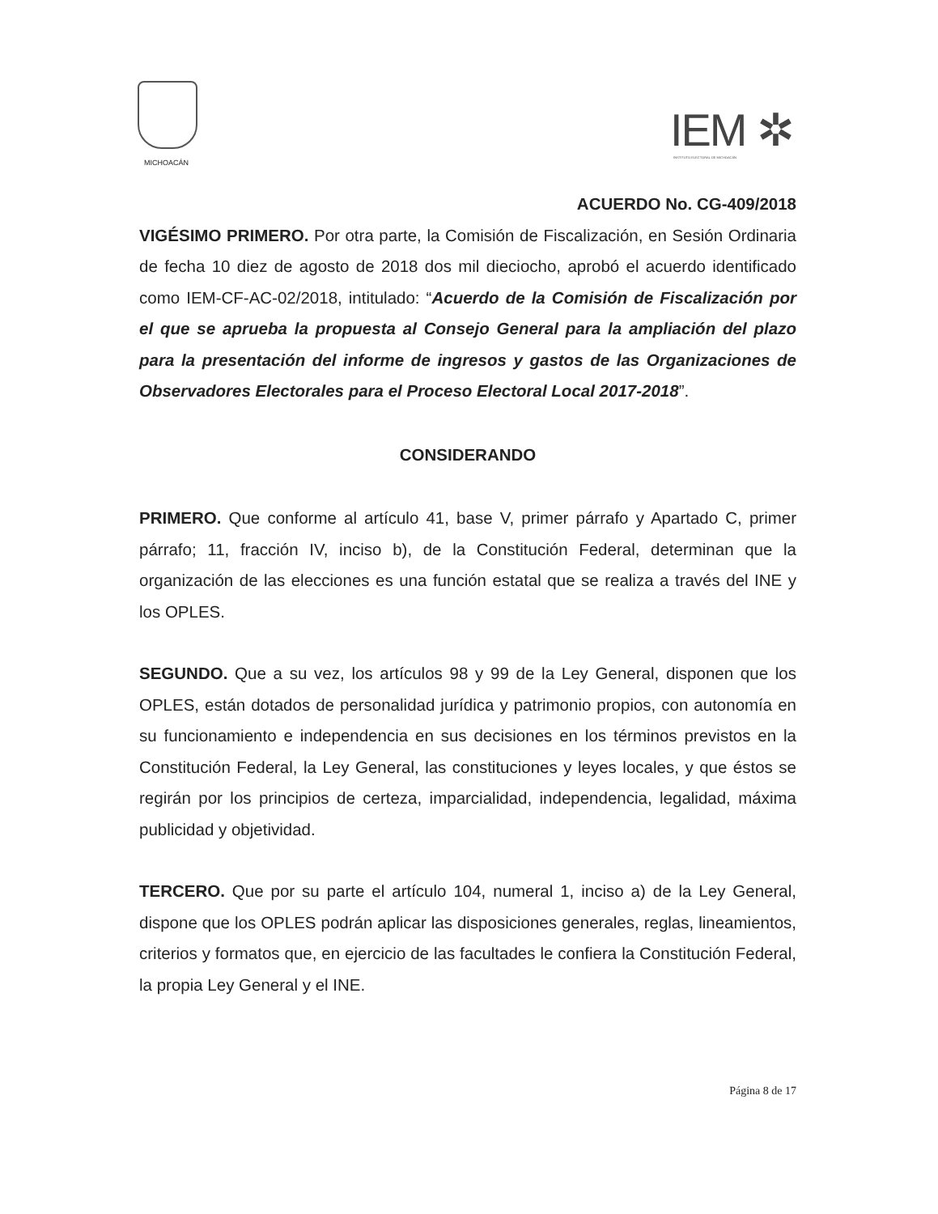MICHOACÁN
IEM ✲
INSTITUTO ELECTORAL DE MICHOACÁN
ACUERDO No. CG-409/2018
VIGÉSIMO PRIMERO. Por otra parte, la Comisión de Fiscalización, en Sesión Ordinaria de fecha 10 diez de agosto de 2018 dos mil dieciocho, aprobó el acuerdo identificado como IEM-CF-AC-02/2018, intitulado: “Acuerdo de la Comisión de Fiscalización por el que se aprueba la propuesta al Consejo General para la ampliación del plazo para la presentación del informe de ingresos y gastos de las Organizaciones de Observadores Electorales para el Proceso Electoral Local 2017-2018”.
CONSIDERANDO
PRIMERO. Que conforme al artículo 41, base V, primer párrafo y Apartado C, primer párrafo; 11, fracción IV, inciso b), de la Constitución Federal, determinan que la organización de las elecciones es una función estatal que se realiza a través del INE y los OPLES.
SEGUNDO. Que a su vez, los artículos 98 y 99 de la Ley General, disponen que los OPLES, están dotados de personalidad jurídica y patrimonio propios, con autonomía en su funcionamiento e independencia en sus decisiones en los términos previstos en la Constitución Federal, la Ley General, las constituciones y leyes locales, y que éstos se regirán por los principios de certeza, imparcialidad, independencia, legalidad, máxima publicidad y objetividad.
TERCERO. Que por su parte el artículo 104, numeral 1, inciso a) de la Ley General, dispone que los OPLES podrán aplicar las disposiciones generales, reglas, lineamientos, criterios y formatos que, en ejercicio de las facultades le confiera la Constitución Federal, la propia Ley General y el INE.
Página 8 de 17